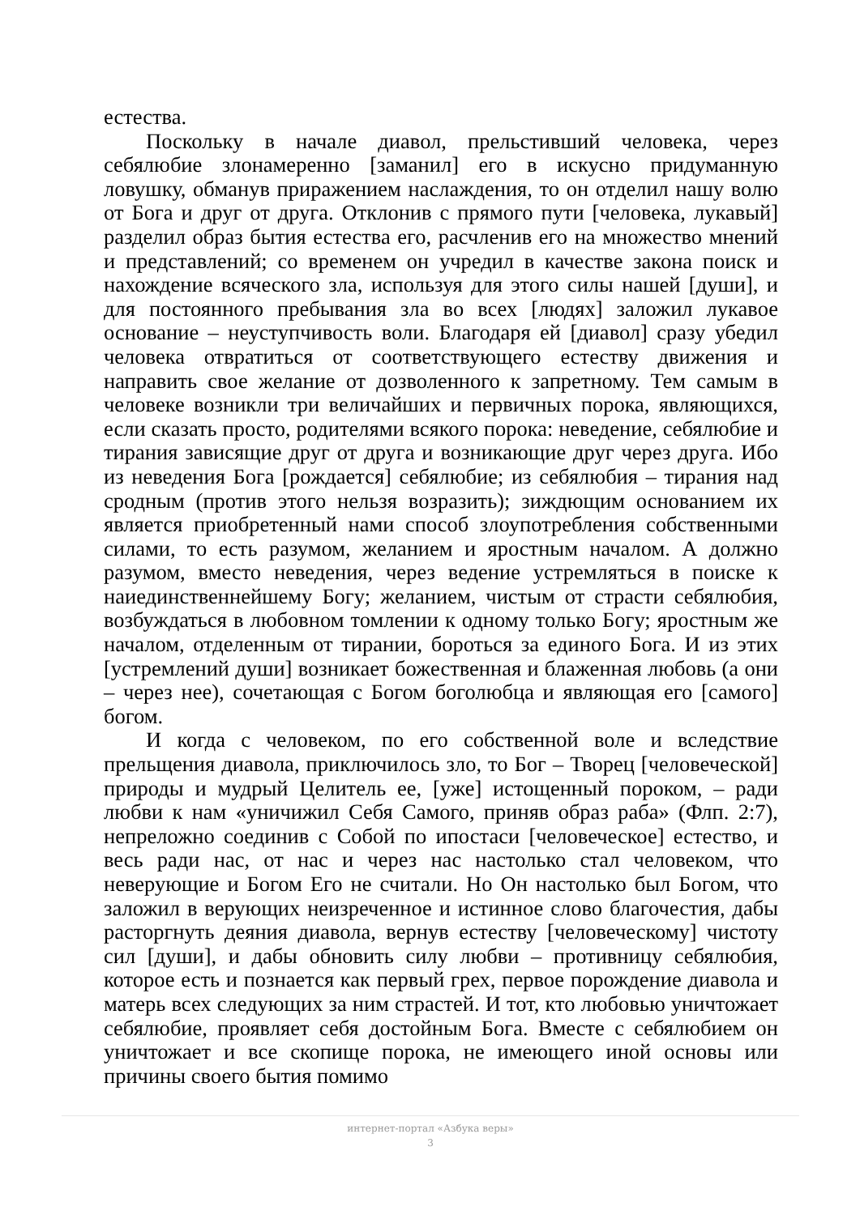естества.
Поскольку в начале диавол, прельстивший человека, через себялюбие злонамеренно [заманил] его в искусно придуманную ловушку, обманув приражением наслаждения, то он отделил нашу волю от Бога и друг от друга. Отклонив с прямого пути [человека, лукавый] разделил образ бытия естества его, расчленив его на множество мнений и представлений; со временем он учредил в качестве закона поиск и нахождение всяческого зла, используя для этого силы нашей [души], и для постоянного пребывания зла во всех [людях] заложил лукавое основание – неуступчивость воли. Благодаря ей [диавол] сразу убедил человека отвратиться от соответствующего естеству движения и направить свое желание от дозволенного к запретному. Тем самым в человеке возникли три величайших и первичных порока, являющихся, если сказать просто, родителями всякого порока: неведение, себялюбие и тирания зависящие друг от друга и возникающие друг через друга. Ибо из неведения Бога [рождается] себялюбие; из себялюбия – тирания над сродным (против этого нельзя возразить); зиждющим основанием их является приобретенный нами способ злоупотребления собственными силами, то есть разумом, желанием и яростным началом. А должно разумом, вместо неведения, через ведение устремляться в поиске к наиединственнейшему Богу; желанием, чистым от страсти себялюбия, возбуждаться в любовном томлении к одному только Богу; яростным же началом, отделенным от тирании, бороться за единого Бога. И из этих [устремлений души] возникает божественная и блаженная любовь (а они – через нее), сочетающая с Богом боголюбца и являющая его [самого] богом.
И когда с человеком, по его собственной воле и вследствие прельщения диавола, приключилось зло, то Бог – Творец [человеческой] природы и мудрый Целитель ее, [уже] истощенный пороком, – ради любви к нам «уничижил Себя Самого, приняв образ раба» (Флп. 2:7), непреложно соединив с Собой по ипостаси [человеческое] естество, и весь ради нас, от нас и через нас настолько стал человеком, что неверующие и Богом Его не считали. Но Он настолько был Богом, что заложил в верующих неизреченное и истинное слово благочестия, дабы расторгнуть деяния диавола, вернув естеству [человеческому] чистоту сил [души], и дабы обновить силу любви – противницу себялюбия, которое есть и познается как первый грех, первое порождение диавола и матерь всех следующих за ним страстей. И тот, кто любовью уничтожает себялюбие, проявляет себя достойным Бога. Вместе с себялюбием он уничтожает и все скопище порока, не имеющего иной основы или причины своего бытия помимо
интернет-портал «Азбука веры»
3